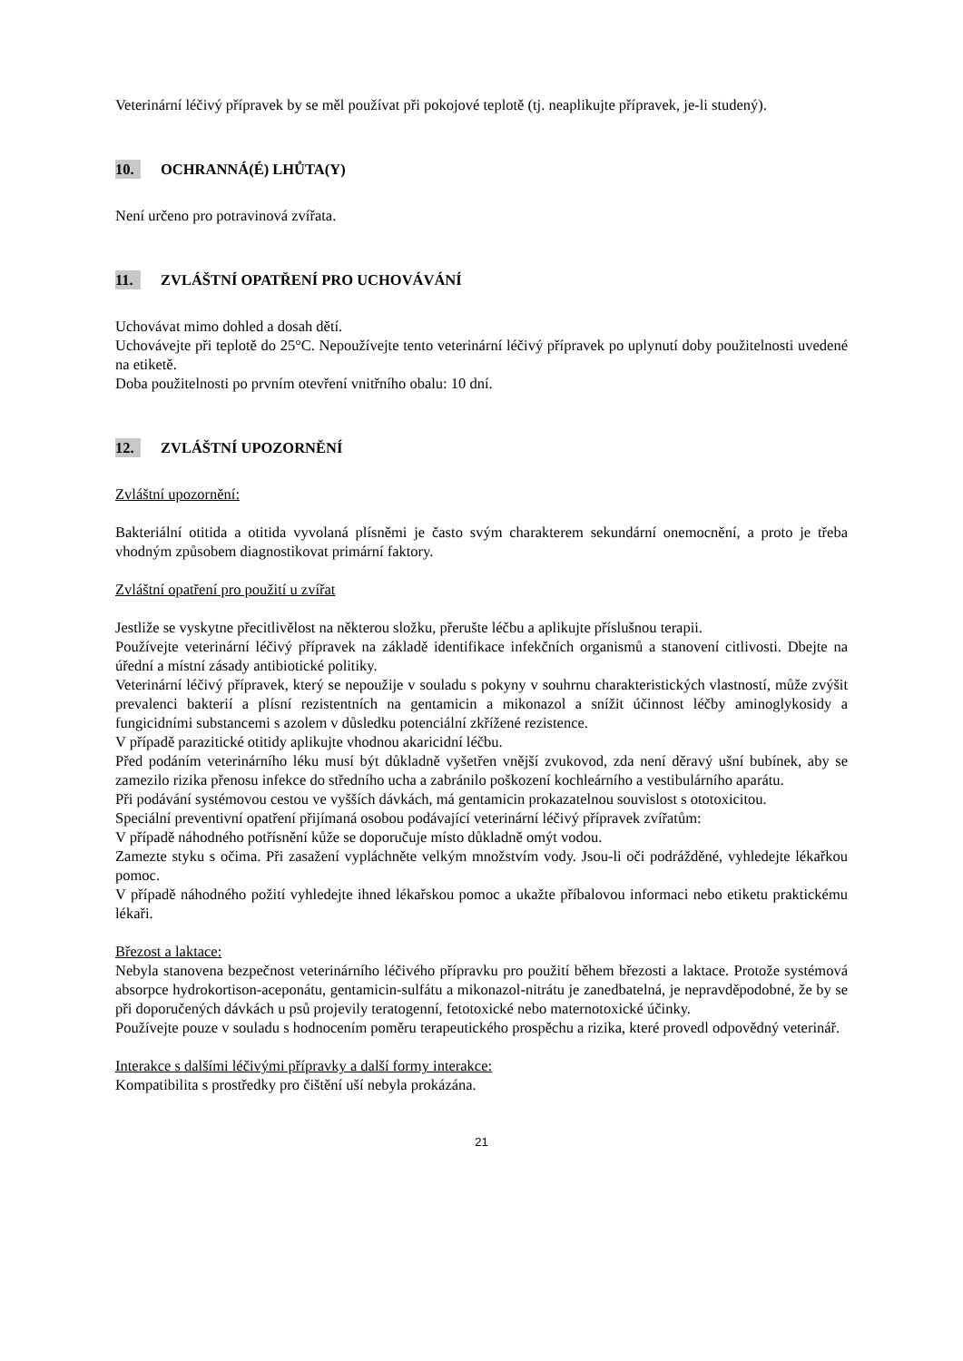Veterinární léčivý přípravek by se měl používat při pokojové teplotě (tj. neaplikujte přípravek, je-li studený).
10. OCHRANNÁ(É) LHŮTA(Y)
Není určeno pro potravinová zvířata.
11. ZVLÁŠTNÍ OPATŘENÍ PRO UCHOVÁVÁNÍ
Uchovávat mimo dohled a dosah dětí.
Uchovávejte při teplotě do 25°C. Nepoužívejte tento veterinární léčivý přípravek po uplynutí doby použitelnosti uvedené na etiketě.
Doba použitelnosti po prvním otevření vnitřního obalu: 10 dní.
12. ZVLÁŠTNÍ UPOZORNĚNÍ
Zvláštní upozornění:
Bakteriální otitida a otitida vyvolaná plísněmi je často svým charakterem sekundární onemocnění, a proto je třeba vhodným způsobem diagnostikovat primární faktory.
Zvláštní opatření pro použití u zvířat
Jestliže se vyskytne přecitlivělost na některou složku, přerušte léčbu a aplikujte příslušnou terapii.
Používejte veterinární léčivý přípravek na základě identifikace infekčních organismů a stanovení citlivosti. Dbejte na úřední a místní zásady antibiotické politiky.
Veterinární léčivý přípravek, který se nepoužije v souladu s pokyny v souhrnu charakteristických vlastností, může zvýšit prevalenci bakterií a plísní rezistentních na gentamicin a mikonazol a snížit účinnost léčby aminoglykosidy a fungicidními substancemi s azolem v důsledku potenciální zkřížené rezistence.
V případě parazitické otitidy aplikujte vhodnou akaricidní léčbu.
Před podáním veterinárního léku musí být důkladně vyšetřen vnější zvukovod, zda není děravý ušní bubínek, aby se zamezilo rizika přenosu infekce do středního ucha a zabránilo poškození kochleárního a vestibulárního aparátu.
Při podávání systémovou cestou ve vyšších dávkách, má gentamicin prokazatelnou souvislost s ototoxicitou.
Speciální preventivní opatření přijímaná osobou podávající veterinární léčivý přípravek zvířatům:
V případě náhodného potřísnění kůže se doporučuje místo důkladně omýt vodou.
Zamezte styku s očima. Při zasažení vypláchněte velkým množstvím vody. Jsou-li oči podrážděné, vyhledejte lékařkou pomoc.
V případě náhodného požití vyhledejte ihned lékařskou pomoc a ukažte příbalovou informaci nebo etiketu praktickému lékaři.
Březost a laktace:
Nebyla stanovena bezpečnost veterinárního léčivého přípravku pro použití během březosti a laktace. Protože systémová absorpce hydrokortison-aceponátu, gentamicin-sulfátu a mikonazol-nitrátu je zanedbatelná, je nepravděpodobné, že by se při doporučených dávkách u psů projevily teratogenní, fetotoxické nebo maternotoxické účinky.
Používejte pouze v souladu s hodnocením poměru terapeutického prospěchu a rizika, které provedl odpovědný veterinář.
Interakce s dalšími léčivými přípravky a další formy interakce:
Kompatibilita s prostředky pro čištění uší nebyla prokázána.
21